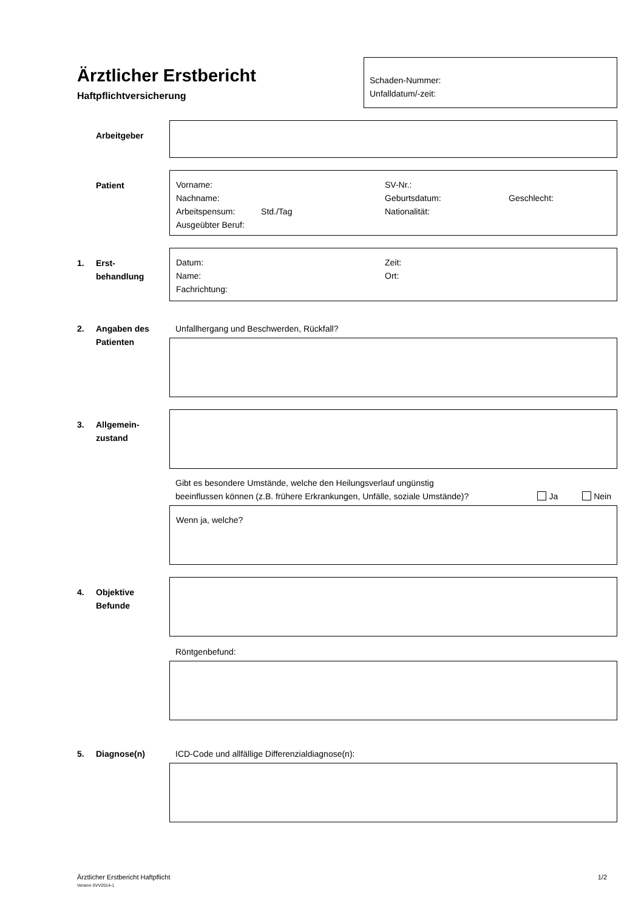Ärztlicher Erstbericht
Haftpflichtversicherung
Schaden-Nummer:
Unfalldatum/-zeit:
Arbeitgeber
Patient
Vorname: SV-Nr.: Nachname: Geburtsdatum: Geschlecht: Arbeitspensum: Std./Tag Nationalität: Ausgeübter Beruf:
1. Erst-
behandlung
Datum: Zeit: Name: Ort: Fachrichtung:
2. Angaben des
Patienten
Unfallhergang und Beschwerden, Rückfall?
3. Allgemein-
zustand
Gibt es besondere Umstände, welche den Heilungsverlauf ungünstig
beeinflussen können (z.B. frühere Erkrankungen, Unfälle, soziale Umstände)? Ja Nein
Wenn ja, welche?
4. Objektive
Befunde
Röntgenbefund:
5. Diagnose(n) ICD-Code und allfällige Differenzialdiagnose(n):
Ärztlicher Erstbericht Haftpflicht
Version SVV2014-1
1/2